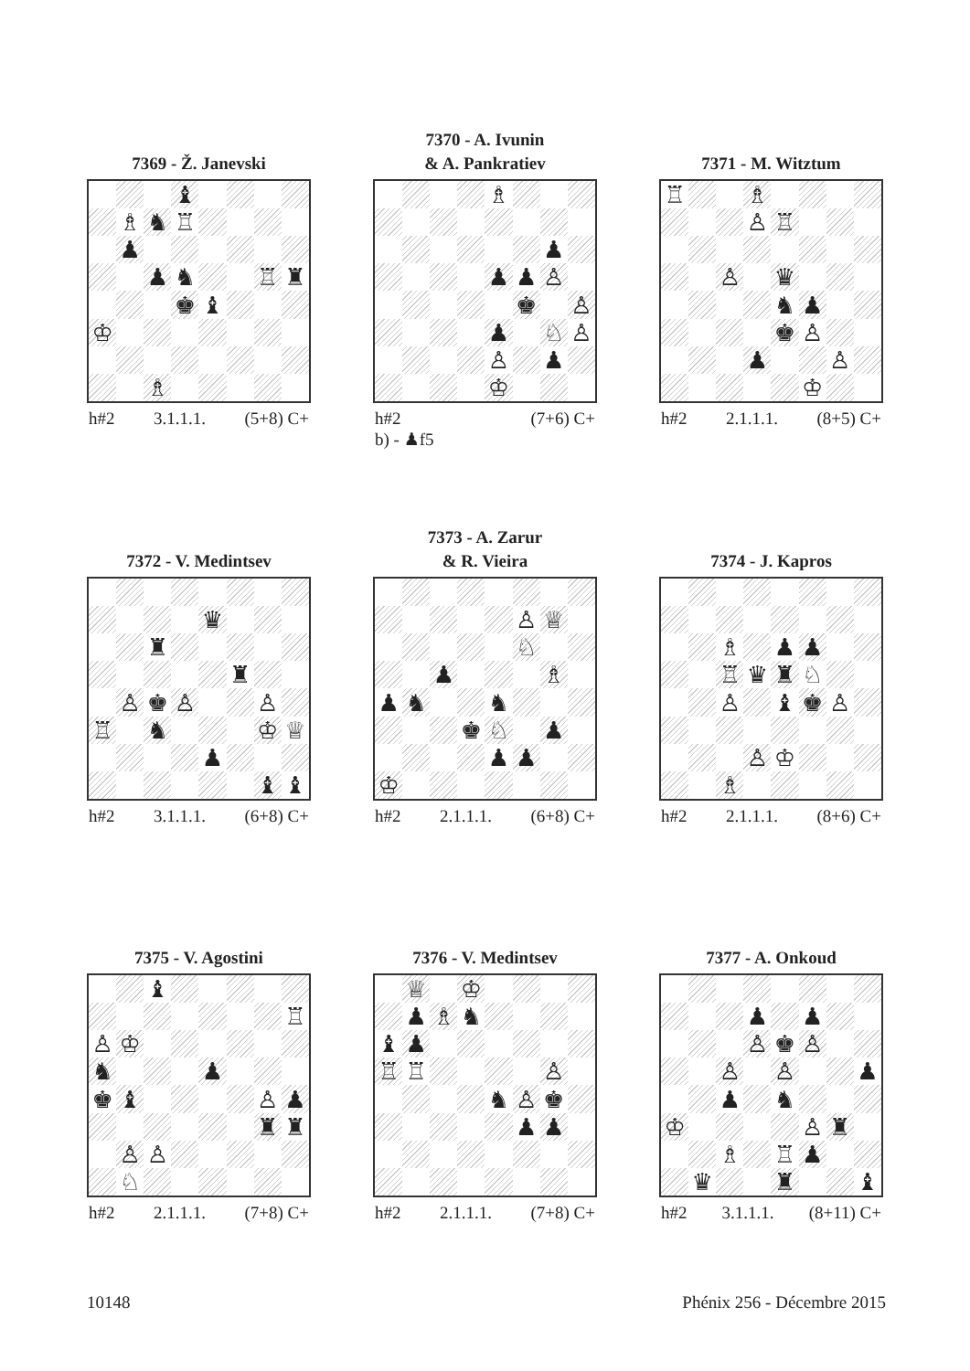7369 - Ž. Janevski
| | | | ♝ | | | | |
| | ♗ | ♞ | ♖ | | | | |
| | ♟ | | | | | | |
| | | ♟ | ♞ | | | ♖ | ♜ |
| | | | ♚ | ♝ | | | |
| ♔ | | | | | | | |
| | | ♗ | | | | | |
h#2 3.1.1.1. (5+8) C+
7370 - A. Ivunin
& A. Pankratiev
| | | | | ♗ | | | |
| | | | | | | ♟ | |
| | | | | ♟ | ♟ | ♙ | |
| | | | | | ♚ | | ♙ |
| | | | | ♟ | | ♘ | ♙ |
| | | | | ♙ | | ♟ | |
| | | | | ♔ | | | |
h#2 (7+6) C+
b) - ♟f5
7371 - M. Witztum
| ♖ | | | ♗ | | | | |
| | | | ♙ | ♖ | | | |
| | | ♙ | | ♛ | | | |
| | | | | ♞ | ♟ | | |
| | | | | ♚ | ♙ | | |
| | | | ♟ | | | ♙ | |
| | | | | | ♔ | | |
h#2 2.1.1.1. (8+5) C+
7372 - V. Medintsev
| | | | | ♛ | | | |
| | | ♜ | | | | | |
| | | | | | ♜ | | |
| | ♙ | ♚ | ♙ | | | ♙ | |
| ♖ | | ♞ | | | | ♔ | ♕ |
| | | | | ♟ | | | |
| | | | | | | ♝ | ♝ |
h#2 3.1.1.1. (6+8) C+
7373 - A. Zarur
& R. Vieira
| | | | | | ♙ | ♕ | |
| | | | | | ♘ | | |
| | | ♟ | | | | ♗ | |
| ♟ | ♞ | | | ♞ | | | |
| | | | ♚ | ♘ | | ♟ | |
| | | | | ♟ | ♟ | | |
| ♔ | | | | | | | |
h#2 2.1.1.1. (6+8) C+
7374 - J. Kapros
| | | ♗ | | ♟ | ♟ | | |
| | | ♖ | ♛ | ♜ | ♘ | | |
| | | ♙ | | ♝ | ♚ | ♙ | |
| | | | ♙ | ♔ | | | |
| | | ♗ | | | | | |
h#2 2.1.1.1. (8+6) C+
7375 - V. Agostini
| | | ♝ | | | | | |
| | | | | | | | ♖ |
| ♙ | ♔ | | | | | | |
| ♞ | | | | ♟ | | | |
| ♚ | ♝ | | | | | ♙ | ♟ |
| | | | | | | ♜ | ♜ |
| | ♙ | ♙ | | | | | |
| | ♘ | | | | | | |
h#2 2.1.1.1. (7+8) C+
7376 - V. Medintsev
| | ♕ | | ♔ | | | | |
| | ♟ | ♗ | ♞ | | | | |
| ♝ | ♟ | | | | | | |
| ♖ | ♖ | | | | | ♙ | |
| | | | | ♞ | ♙ | ♚ | |
| | | | | | ♟ | ♟ | |
h#2 2.1.1.1. (7+8) C+
7377 - A. Onkoud
| | | | ♟ | | ♟ | | |
| | | | ♙ | ♚ | ♙ | | |
| | | ♙ | | ♙ | | | ♟ |
| | | ♟ | | ♞ | | | |
| ♔ | | | | | ♙ | ♜ | |
| | | ♗ | | ♖ | ♟ | | |
| | ♛ | | | ♜ | | | ♝ |
h#2 3.1.1.1. (8+11) C+
10148 Phénix 256 - Décembre 2015